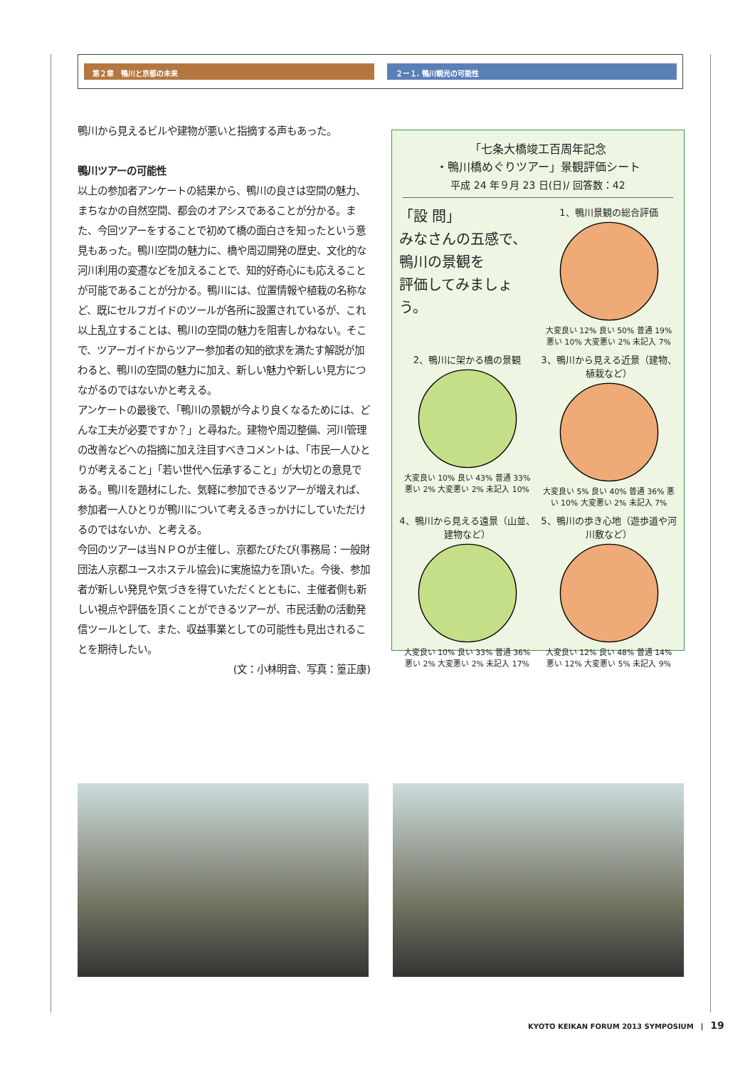第２章　鴨川と京都の未来 ２ー１. 鴨川観光の可能性
鴨川から見えるビルや建物が悪いと指摘する声もあった。
鴨川ツアーの可能性
以上の参加者アンケートの結果から、鴨川の良さは空間の魅力、まちなかの自然空間、都会のオアシスであることが分かる。また、今回ツアーをすることで初めて橋の面白さを知ったという意見もあった。鴨川空間の魅力に、橋や周辺開発の歴史、文化的な河川利用の変遷などを加えることで、知的好奇心にも応えることが可能であることが分かる。鴨川には、位置情報や植栽の名称など、既にセルフガイドのツールが各所に設置されているが、これ以上乱立することは、鴨川の空間の魅力を阻害しかねない。そこで、ツアーガイドからツアー参加者の知的欲求を満たす解説が加わると、鴨川の空間の魅力に加え、新しい魅力や新しい見方につながるのではないかと考える。
アンケートの最後で、「鴨川の景観が今より良くなるためには、どんな工夫が必要ですか？」と尋ねた。建物や周辺整備、河川管理の改善などへの指摘に加え注目すべきコメントは、「市民一人ひとりが考えること」「若い世代へ伝承すること」が大切との意見である。鴨川を題材にした、気軽に参加できるツアーが増えれば、参加者一人ひとりが鴨川について考えるきっかけにしていただけるのではないか、と考える。
今回のツアーは当ＮＰＯが主催し、京都たびたび(事務局：一般財団法人京都ユースホステル協会)に実施協力を頂いた。今後、参加者が新しい発見や気づきを得ていただくとともに、主催者側も新しい視点や評価を頂くことができるツアーが、市民活動の活動発信ツールとして、また、収益事業としての可能性も見出されることを期待したい。
(文：小林明音、写真：篁正康)
「七条大橋竣工百周年記念
・鴨川橋めぐりツアー」景観評価シート
平成 24 年９月 23 日(日)/ 回答数：42
「設 問」
みなさんの五感で、
鴨川の景観を
評価してみましょう。
1、鴨川景観の総合評価大変良い 12% 良い 50% 普通 19% 悪い 10% 大変悪い 2% 未記入 7%
2、鴨川に架かる橋の景観大変良い 10% 良い 43% 普通 33% 悪い 2% 大変悪い 2% 未記入 10%
3、鴨川から見える近景（建物、植栽など）大変良い 5% 良い 40% 普通 36% 悪い 10% 大変悪い 2% 未記入 7%
4、鴨川から見える遠景（山並、建物など）大変良い 10% 良い 33% 普通 36% 悪い 2% 大変悪い 2% 未記入 17%
5、鴨川の歩き心地（遊歩道や河川敷など）大変良い 12% 良い 48% 普通 14% 悪い 12% 大変悪い 5% 未記入 9%
KYOTO KEIKAN FORUM 2013 SYMPOSIUM　|　19